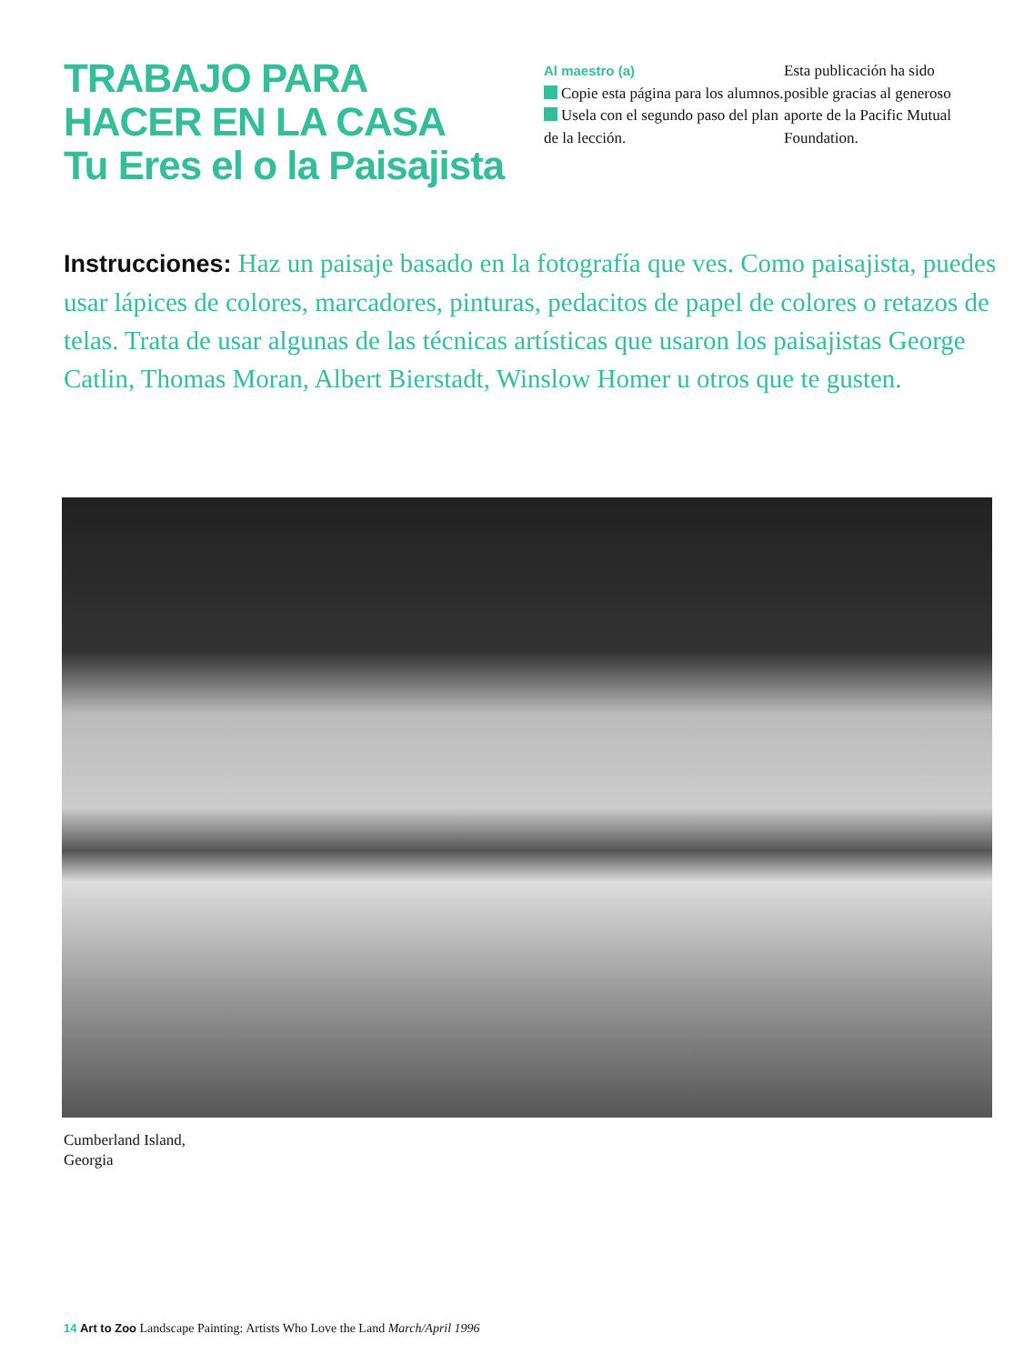TRABAJO PARA
HACER EN LA CASA
Tu Eres el o la Paisajista
Al maestro (a)
Copie esta página para los alumnos.
Usela con el segundo paso del plan de la lección.
Esta publicación ha sido posible gracias al generoso aporte de la Pacific Mutual Foundation.
Instrucciones: Haz un paisaje basado en la fotografía que ves. Como paisajista, puedes usar lápices de colores, marcadores, pinturas, pedacitos de papel de colores o retazos de telas. Trata de usar algunas de las técnicas artísticas que usaron los paisajistas George Catlin, Thomas Moran, Albert Bierstadt, Winslow Homer u otros que te gusten.
Cumberland Island,
Georgia
14 Art to Zoo Landscape Painting: Artists Who Love the Land March/April 1996